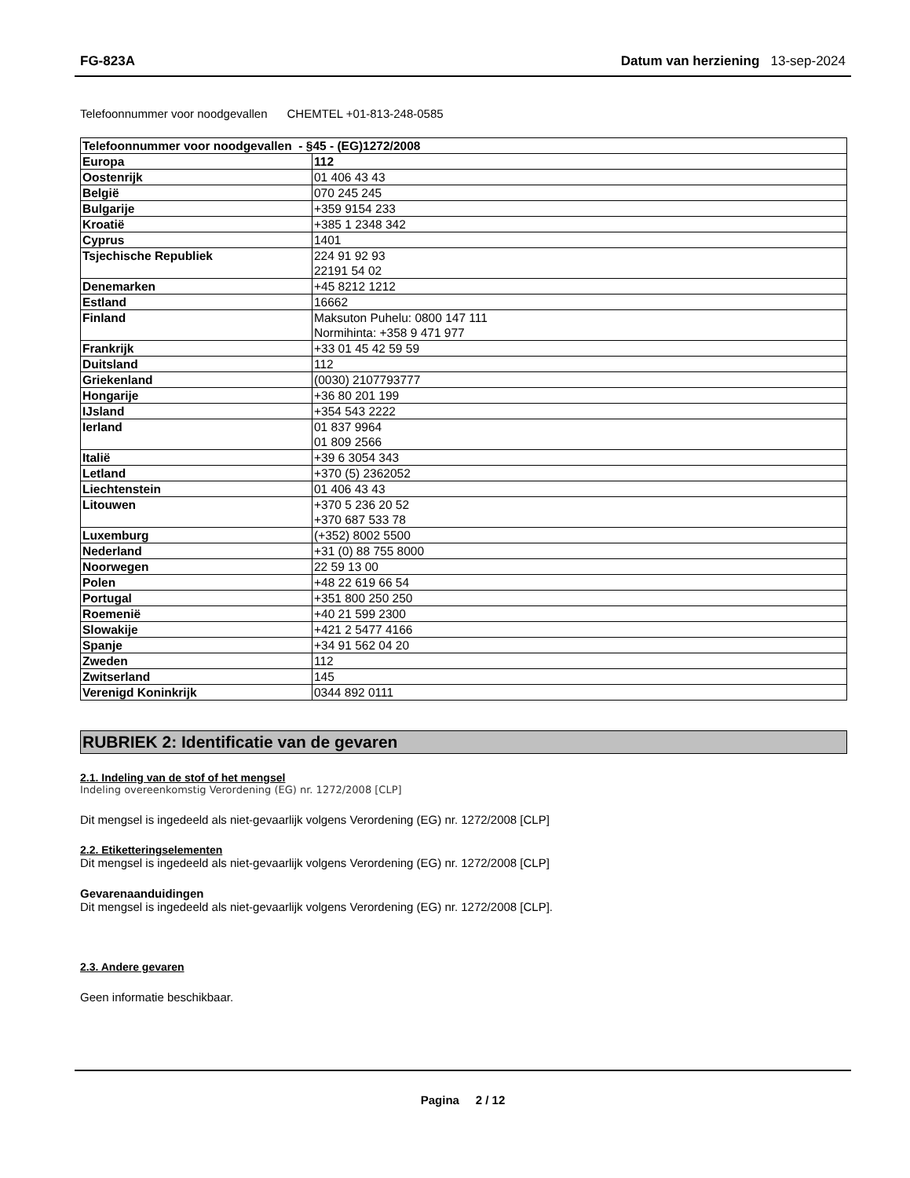FG-823A Datum van herziening 13-sep-2024
Telefoonnummer voor noodgevallen CHEMTEL +01-813-248-0585
| Telefoonnummer voor noodgevallen - §45 - (EG)1272/2008 | |
| Europa | 112 |
| Oostenrijk | 01 406 43 43 |
| België | 070 245 245 |
| Bulgarije | +359 9154 233 |
| Kroatië | +385 1 2348 342 |
| Cyprus | 1401 |
| Tsjechische Republiek | 224 91 92 93 22191 54 02 |
| Denemarken | +45 8212 1212 |
| Estland | 16662 |
| Finland | Maksuton Puhelu: 0800 147 111 Normihinta: +358 9 471 977 |
| Frankrijk | +33 01 45 42 59 59 |
| Duitsland | 112 |
| Griekenland | (0030) 2107793777 |
| Hongarije | +36 80 201 199 |
| IJsland | +354 543 2222 |
| Ierland | 01 837 9964 01 809 2566 |
| Italië | +39 6 3054 343 |
| Letland | +370 (5) 2362052 |
| Liechtenstein | 01 406 43 43 |
| Litouwen | +370 5 236 20 52 +370 687 533 78 |
| Luxemburg | (+352) 8002 5500 |
| Nederland | +31 (0) 88 755 8000 |
| Noorwegen | 22 59 13 00 |
| Polen | +48 22 619 66 54 |
| Portugal | +351 800 250 250 |
| Roemenië | +40 21 599 2300 |
| Slowakije | +421 2 5477 4166 |
| Spanje | +34 91 562 04 20 |
| Zweden | 112 |
| Zwitserland | 145 |
| Verenigd Koninkrijk | 0344 892 0111 |
RUBRIEK 2: Identificatie van de gevaren
2.1. Indeling van de stof of het mengsel
Indeling overeenkomstig Verordening (EG) nr. 1272/2008 [CLP]
Dit mengsel is ingedeeld als niet-gevaarlijk volgens Verordening (EG) nr. 1272/2008 [CLP]
2.2. Etiketteringselementen
Dit mengsel is ingedeeld als niet-gevaarlijk volgens Verordening (EG) nr. 1272/2008 [CLP]
Gevarenaanduidingen
Dit mengsel is ingedeeld als niet-gevaarlijk volgens Verordening (EG) nr. 1272/2008 [CLP].
2.3. Andere gevaren
Geen informatie beschikbaar.
Pagina 2 / 12